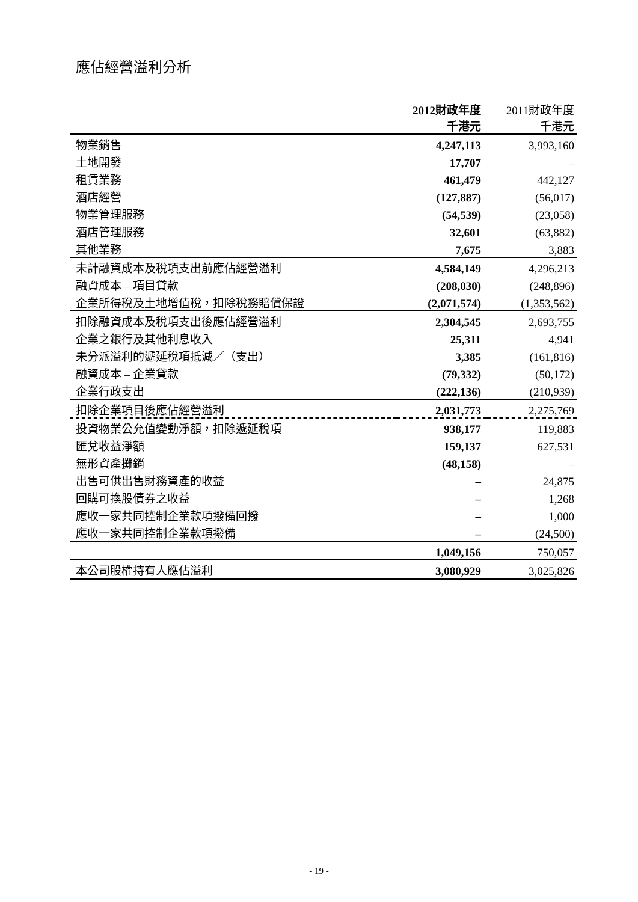應佔經營溢利分析
| | 2012財政年度 千港元 | 2011財政年度 千港元 |
| 物業銷售 | 4,247,113 | 3,993,160 |
| 土地開發 | 17,707 | – |
| 租賃業務 | 461,479 | 442,127 |
| 酒店經營 | (127,887) | (56,017) |
| 物業管理服務 | (54,539) | (23,058) |
| 酒店管理服務 | 32,601 | (63,882) |
| 其他業務 | 7,675 | 3,883 |
| 未計融資成本及稅項支出前應佔經營溢利 | 4,584,149 | 4,296,213 |
| 融資成本 – 項目貸款 | (208,030) | (248,896) |
| 企業所得稅及土地增值稅，扣除稅務賠償保證 | (2,071,574) | (1,353,562) |
| 扣除融資成本及稅項支出後應佔經營溢利 | 2,304,545 | 2,693,755 |
| 企業之銀行及其他利息收入 | 25,311 | 4,941 |
| 未分派溢利的遞延稅項抵減／（支出） | 3,385 | (161,816) |
| 融資成本 – 企業貸款 | (79,332) | (50,172) |
| 企業行政支出 | (222,136) | (210,939) |
| 扣除企業項目後應佔經營溢利 | 2,031,773 | 2,275,769 |
| 投資物業公允值變動淨額，扣除遞延稅項 | 938,177 | 119,883 |
| 匯兌收益淨額 | 159,137 | 627,531 |
| 無形資產攤銷 | (48,158) | – |
| 出售可供出售財務資產的收益 | – | 24,875 |
| 回購可換股債券之收益 | – | 1,268 |
| 應收一家共同控制企業款項撥備回撥 | – | 1,000 |
| 應收一家共同控制企業款項撥備 | – | (24,500) |
| | 1,049,156 | 750,057 |
| 本公司股權持有人應佔溢利 | 3,080,929 | 3,025,826 |
- 19 -